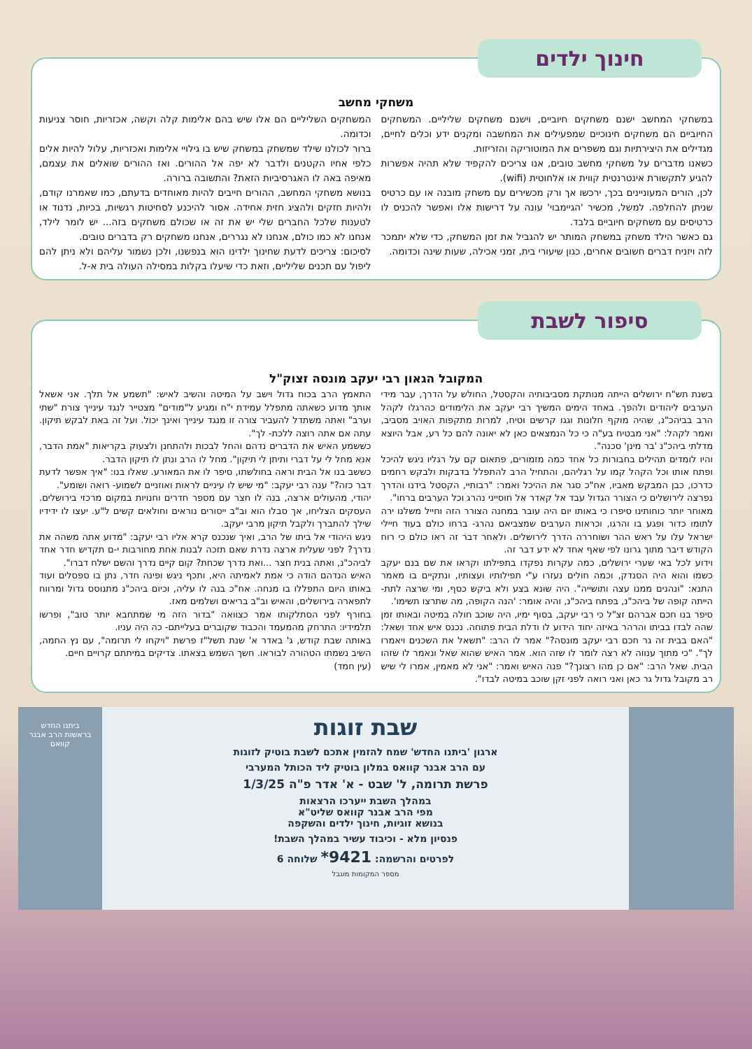חינוך ילדים
משחקי מחשב
במשחקי המחשב ישנם משחקים חיוביים, וישנם משחקים שליליים. המשחקים החיוביים הם משחקים חינוכיים שמפעילים את המחשבה ומקנים ידע וכלים לחיים, מגדילים את היצירתיות וגם משפרים את המוטוריקה והזריזות.
כשאנו מדברים על משחקי מחשב טובים, אנו צריכים להקפיד שלא תהיה אפשרות להגיע לתקשורת אינטרנטית קווית או אלחוטית (wifi).
לכן, הורים המעוניינים בכך, ירכשו אך ורק מכשירים עם משחק מובנה או עם כרטיס שניתן להחלפה. למשל, מכשיר 'הגיימבוי' עונה על דרישות אלו ואפשר להכניס לו כרטיסים עם משחקים חיוביים בלבד.
גם כאשר הילד משחק במשחק המותר יש להגביל את זמן המשחק, כדי שלא יתמכר לזה ויזניח דברים חשובים אחרים, כגון שיעורי בית, זמני אכילה, שעות שינה וכדומה.
המשחקים השליליים הם אלו שיש בהם אלימות קלה וקשה, אכזריות, חוסר צניעות וכדומה.
ברור לכולנו שילד שמשחק במשחק שיש בו גילויי אלימות ואכזריות, עלול להיות אלים כלפי אחיו הקטנים ולדבר לא יפה אל ההורים. ואז ההורים שואלים את עצמם, מאיפה באה לו האגרסיביות הזאת? והתשובה ברורה.
בנושא משחקי המחשב, ההורים חייבים להיות מאוחדים בדעתם, כמו שאמרנו קודם, ולהיות חזקים ולהציג חזית אחידה. אסור להיכנע לסחיטות רגשיות, בכיות, נדנוד או לטענות שלכל החברים שלי יש את זה או שכולם משחקים בזה... יש לומר לילד, אנחנו לא כמו כולם, אנחנו לא נגררים, אנחנו משחקים רק בדברים טובים.
לסיכום: צריכים לדעת שחינוך ילדינו הוא בנפשנו, ולכן נשמור עליהם ולא ניתן להם ליפול עם תכנים שליליים, וזאת כדי שיעלו בקלות במסילה העולה בית א-ל.
סיפור לשבת
המקובל הגאון רבי יעקב מונסה זצוק"ל
בשנת תש"ח ירושלים הייתה מנותקת מסביבותיה והקסטל, החולש על הדרך, עבר מידי הערבים ליהודים ולהפך. באחד הימים המשיך רבי יעקב את הלימודים כהרגלו לקהל הרב בביהכ"נ, שהיה מוקף חלונות וגגו קרשים וטיח, למרות מתקפות האויב מסביב, ואמר לקהל: "אני מבטיח בע"ה כי כל הנמצאים כאן לא יאונה להם כל רע, אבל היוצא מדלתי ביהכ"נ 'בר מינן' סכנה".
והיו לומדים תהילים בחבורות כל אחד כמה מזמורים, פתאום קם על רגליו ניגש להיכל ופתח אותו וכל הקהל קמו על רגליהם, והתחיל הרב להתפלל בדבקות ולבקש רחמים כדרכו, כבן המבקש מאביו, אח"כ סגר את ההיכל ואמר: "רבותיי, הקסטל בידנו והדרך נפרצה לירושלים כי הצורר הגדול עבד אל קאדר אל חוסייני נהרג וכל הערבים ברחו".
מאוחר יותר כוחותינו סיפרו כי באותו יום היה עובר במחנה הצורר הזה וחייל משלנו ירה לתומו כדור ופגע בו והרגו, וכראות הערבים שמצביאם נהרג- ברחו כולם בעוד חיילי ישראל עלו על ראש ההר ושוחררה הדרך לירושלים. ולאחר דבר זה ראו כולם כי רוח הקודש דיבר מתוך גרונו לפי שאף אחד לא ידע דבר זה.
וידוע לכל באי שערי ירושלים, כמה עקרות נפקדו בתפילתו וקראו את שם בנם יעקב כשמו והוא היה הסנדק, וכמה חולים נעזרו ע"י תפילותיו ועצותיו, ונתקיים בו מאמר התנא: "ונהנים ממנו עצה ותושייה". היה שונא בצע ולא ביקש כסף, ומי שרצה לתת- הייתה קופה של ביהכ"נ, בפתח ביהכ"נ, והיה אומר: 'הנה הקופה, מה שתרצו תשימו'.
סיפר בנו חכם אברהם זצ"ל כי רבי יעקב, בסוף ימיו, היה שוכב חולה במיטה ובאותו זמן שהה לבדו בביתו והרהר באיזה יחוד הידוע לו ודלת הבית פתוחה. נכנס איש אחד ושאל: "האם בבית זה גר חכם רבי יעקב מונסה?" אמר לו הרב: "תשאל את השכנים ויאמרו לך". "כי מתוך ענווה לא רצה לומר לו שזה הוא. אמר האיש שהוא שאל ונאמר לו שזהו הבית. שאל הרב: "אם כן מהו רצונך?" פנה האיש ואמר: "אני לא מאמין, אמרו לי שיש רב מקובל גדול גר כאן ואני רואה לפני זקן שוכב במיטה לבדו".
התאמץ הרב בכוח גדול וישב על המיטה והשיב לאיש: "תשמע אל תלך. אני אשאל אותך מדוע כשאתה מתפלל עמידת י"ח ומגיע ל"מודים" מצטייר לנגד עינייך צורת "שתי וערב" ואתה משתדל להעביר צורה זו מנגד עינייך ואינך יכול. ועל זה באת לבקש תיקון. עתה אם אתה רוצה ללכת- לך".
כששמע האיש את הדברים נדהם והחל לבכות ולהתחנן ולצעוק בקריאות "אמת הדבר, אנא מחל לי על דברי ותיתן לי תיקון". מחל לו הרב ונתן לו תיקון הדבר.
כששב בנו אל הבית וראה בחולשתו, סיפר לו את המאורע. שאלו בנו: "איך אפשר לדעת דבר כזה?" ענה רבי יעקב: "מי שיש לו עיניים לראות ואוזניים לשמוע- רואה ושומע".
יהודי, מהעולים ארצה, בנה לו חצר עם מספר חדרים וחנויות במקום מרכזי בירושלים. העסקים הצליחו, אך סבלו הוא וב"ב ייסורים נוראים וחולאים קשים ל"ע. יעצו לו ידידיו שילך להתברך ולקבל תיקון מרבי יעקב.
ניגש היהודי אל ביתו של הרב, ואיך שנכנס קרא אליו רבי יעקב: "מדוע אתה משהה את נדרך? לפני שעלית ארצה נדרת שאם תזכה לבנות אחת מחורבות י-ם תקדיש חדר אחד לביהכ"נ, ואתה בנית חצר ...ואת נדרך שכחת? קום קיים נדרך והשם ישלח דברו".
האיש הנדהם הודה כי אמת לאמיתה היא, ותכף ניגש ופינה חדר, נתן בו ספסלים ועוד באותו היום התפללו בו מנחה. אח"כ בנה לו עליה, וכיום ביהכ"נ מתנוסס גדול ומרווח לתפארה בירושלים, והאיש וב"ב בריאים ושלמים מאז.
בחורף לפני הסתלקותו אמר כצוואה "בדור הזה מי שמתחבא יותר טוב", ופרשו תלמידיו: התרחק מהמעמד והכבוד שקוברים בעלייתם- כה היה עניו.
באותה שבת קודש, ג' באדר א' שנת תשל"ז פרשת "ויקחו לי תרומה", עם נץ החמה, השיב נשמתו הטהורה לבוראו. חשך השמש בצאתו. צדיקים במיתתם קרויים חיים.
(עין חמד)
שבת זוגות
ארגון 'ביתנו החדש' שמח להזמין אתכם לשבת בוטיק לזוגות
עם הרב אבנר קוואס במלון בוטיק ליד הכותל המערבי
פרשת תרומה, ל' שבט - א' אדר פ"ה 1/3/25
במהלך השבת ייערכו הרצאות
מפי הרב אבנר קוואס שליט"א
בנושא זוגיות, חינוך ילדים והשקפה
פנסיון מלא - וכיבוד עשיר במהלך השבת!
לפרטים והרשמה: 9421* שלוחה 6
מספר המקומות מוגבל
ביתנו החדש
בראשות הרב אבנר קוואס